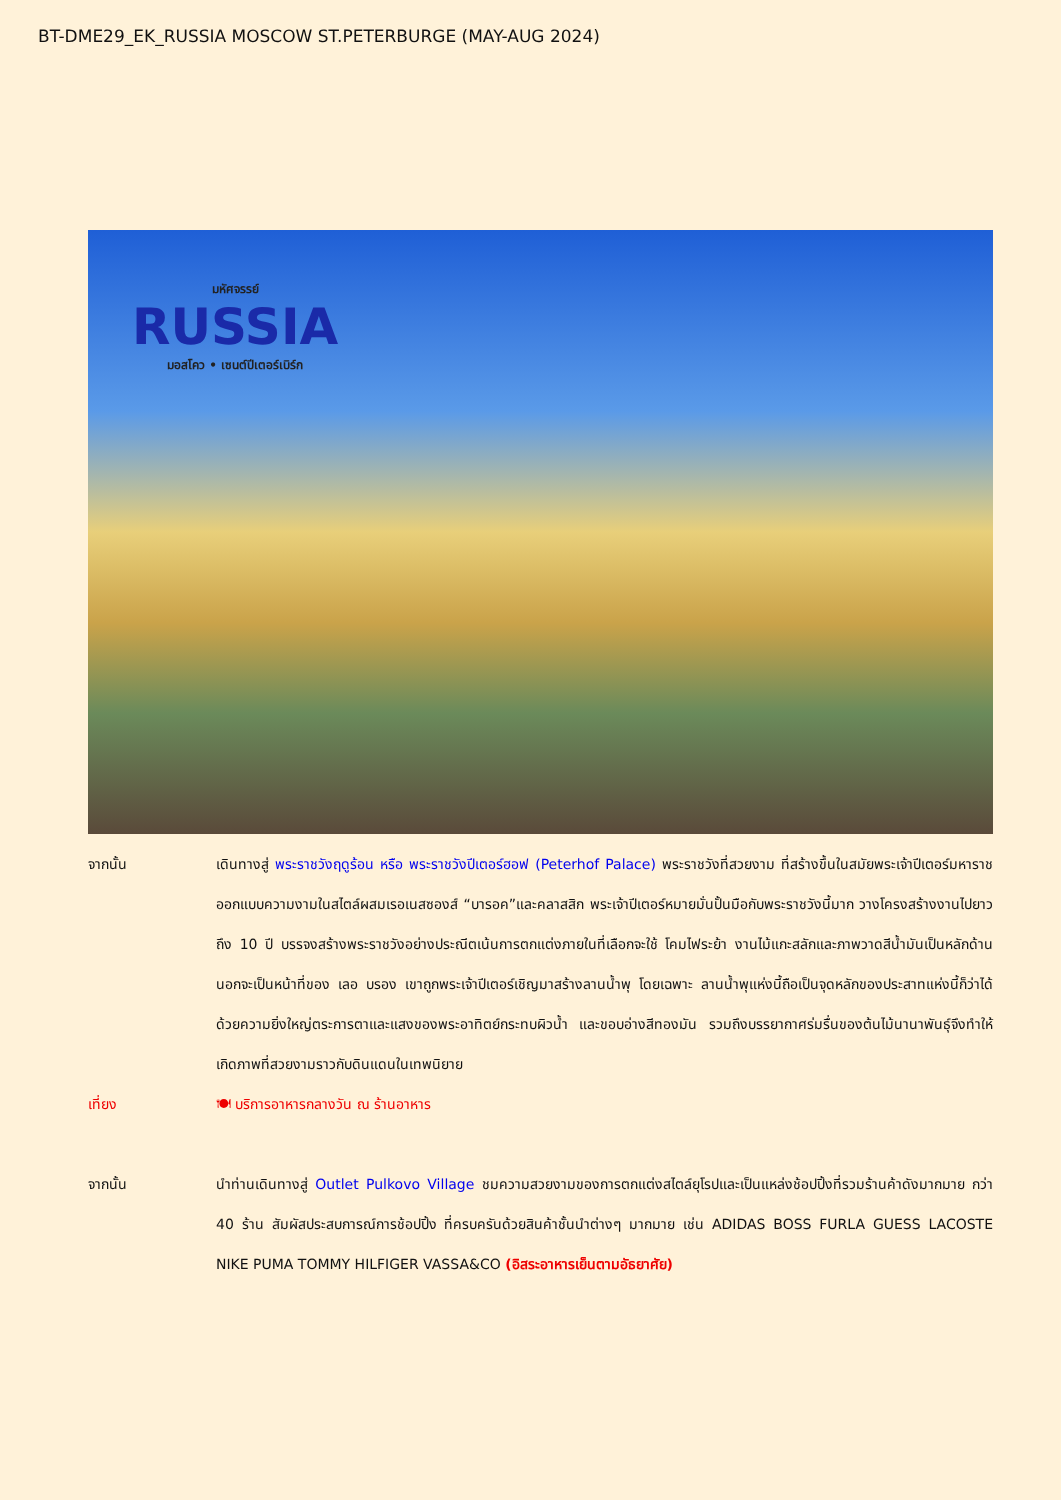BT-DME29_EK_RUSSIA MOSCOW ST.PETERBURGE (MAY-AUG 2024)
มหัศจรรย์
RUSSIA
มอสโคว • เซนต์ปีเตอร์เบิร์ก
จากนั้น เดินทางสู่ พระราชวังฤดูร้อน หรือ พระราชวังปีเตอร์ฮอฟ (Peterhof Palace) พระราชวังที่สวยงาม ที่สร้างขึ้นในสมัยพระเจ้าปีเตอร์มหาราช ออกแบบความงามในสไตล์ผสมเรอเนสซองส์ “บารอค”และคลาสสิก พระเจ้าปีเตอร์หมายมั่นปั้นมือกับพระราชวังนี้มาก วางโครงสร้างงานไปยาวถึง 10 ปี บรรจงสร้างพระราชวังอย่างประณีตเน้นการตกแต่งภายในที่เลือกจะใช้ โคมไฟระย้า งานไม้แกะสลักและภาพวาดสีน้ำมันเป็นหลักด้านนอกจะเป็นหน้าที่ของ เลอ บรอง เขาถูกพระเจ้าปีเตอร์เชิญมาสร้างลานน้ำพุ โดยเฉพาะ ลานน้ำพุแห่งนี้ถือเป็นจุดหลักของประสาทแห่งนี้ก็ว่าได้ ด้วยความยิ่งใหญ่ตระการตาและแสงของพระอาทิตย์กระทบผิวน้ำ และขอบอ่างสีทองมัน รวมถึงบรรยากาศร่มรื่นของต้นไม้นานาพันธุ์จึงทำให้เกิดภาพที่สวยงามราวกับดินแดนในเทพนิยาย
เที่ยง 🍽 บริการอาหารกลางวัน ณ ร้านอาหาร
จากนั้น นำท่านเดินทางสู่ Outlet Pulkovo Village ชมความสวยงามของการตกแต่งสไตล์ยุโรปและเป็นแหล่งช้อปปิ้งที่รวมร้านค้าดังมากมาย กว่า 40 ร้าน สัมผัสประสบการณ์การช้อปปิ้ง ที่ครบครันด้วยสินค้าชั้นนำต่างๆ มากมาย เช่น ADIDAS BOSS FURLA GUESS LACOSTE NIKE PUMA TOMMY HILFIGER VASSA&CO (อิสระอาหารเย็นตามอัธยาศัย)